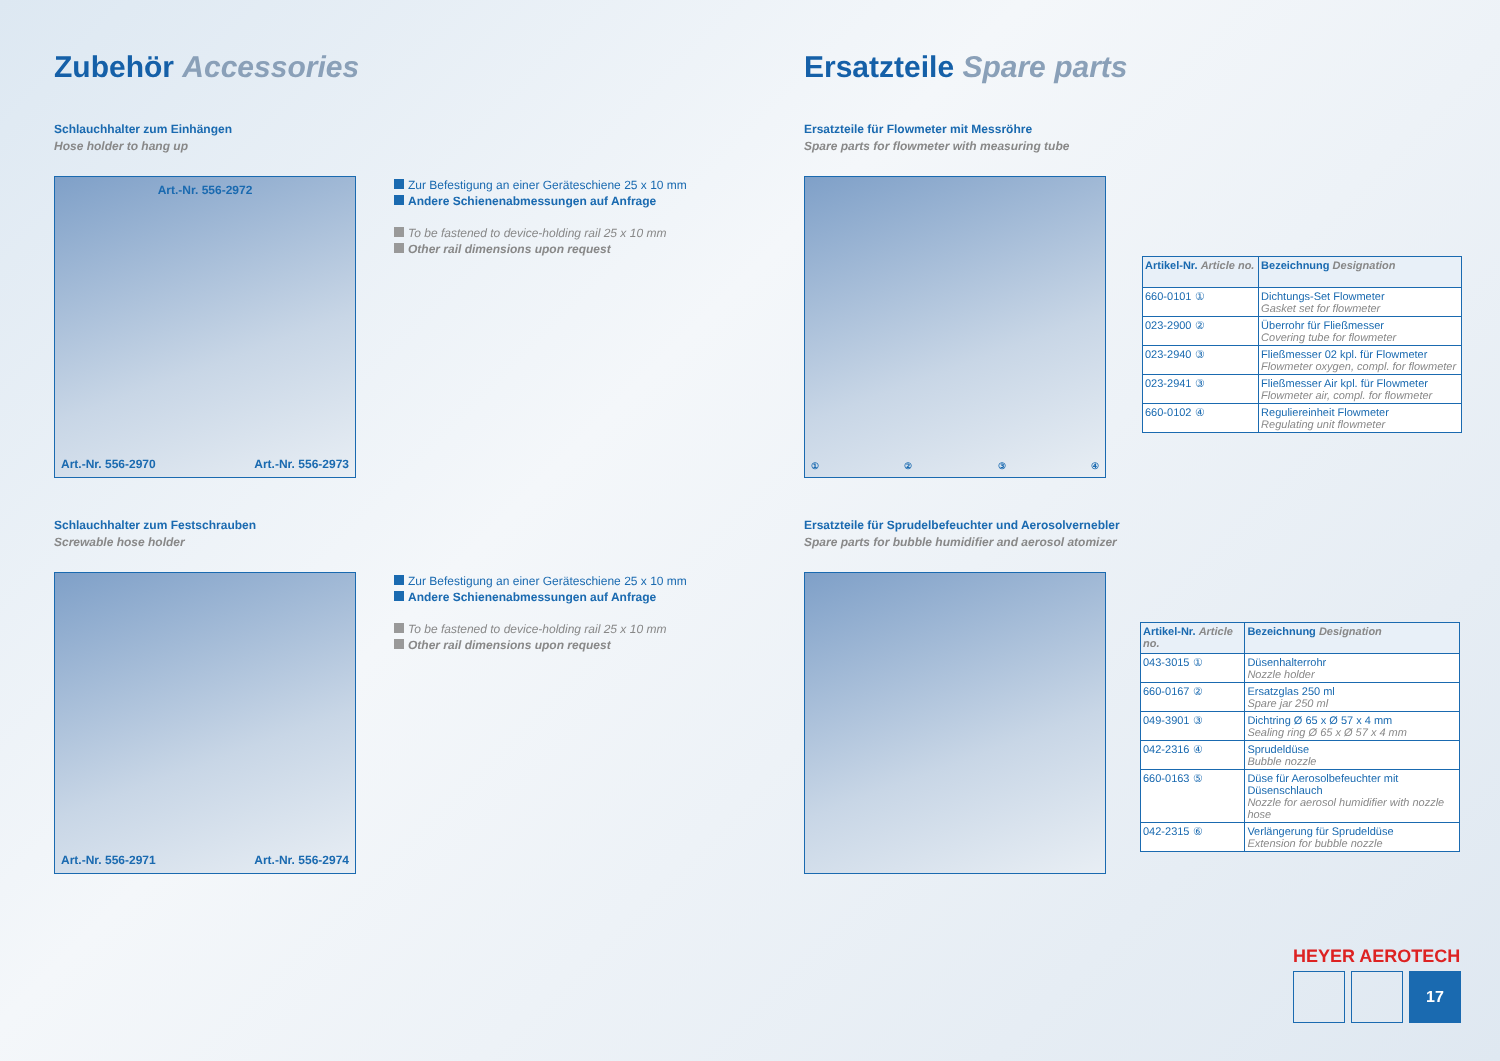Zubehör Accessories
Schlauchhalter zum Einhängen
Hose holder to hang up
Art.-Nr. 556-2972
Art.-Nr. 556-2970 Art.-Nr. 556-2973
Zur Befestigung an einer Geräteschiene 25 x 10 mm
Andere Schienenabmessungen auf Anfrage
To be fastened to device-holding rail 25 x 10 mm
Other rail dimensions upon request
Schlauchhalter zum Festschrauben
Screwable hose holder
Art.-Nr. 556-2971 Art.-Nr. 556-2974
Zur Befestigung an einer Geräteschiene 25 x 10 mm
Andere Schienenabmessungen auf Anfrage
To be fastened to device-holding rail 25 x 10 mm
Other rail dimensions upon request
Ersatzteile Spare parts
Ersatzteile für Flowmeter mit Messröhre
Spare parts for flowmeter with measuring tube
① ② ③ ④
| Artikel-Nr. Article no. | Bezeichnung Designation |
| --- | --- |
| 660-0101 ① | Dichtungs-Set Flowmeter Gasket set for flowmeter |
| 023-2900 ② | Überrohr für Fließmesser Covering tube for flowmeter |
| 023-2940 ③ | Fließmesser 02 kpl. für Flowmeter Flowmeter oxygen, compl. for flowmeter |
| 023-2941 ③ | Fließmesser Air kpl. für Flowmeter Flowmeter air, compl. for flowmeter |
| 660-0102 ④ | Reguliereinheit Flowmeter Regulating unit flowmeter |
Ersatzteile für Sprudelbefeuchter und Aerosolvernebler
Spare parts for bubble humidifier and aerosol atomizer
| Artikel-Nr. Article no. | Bezeichnung Designation |
| --- | --- |
| 043-3015 ① | Düsenhalterrohr Nozzle holder |
| 660-0167 ② | Ersatzglas 250 ml Spare jar 250 ml |
| 049-3901 ③ | Dichtring Ø 65 x Ø 57 x 4 mm Sealing ring Ø 65 x Ø 57 x 4 mm |
| 042-2316 ④ | Sprudeldüse Bubble nozzle |
| 660-0163 ⑤ | Düse für Aerosolbefeuchter mit Düsenschlauch Nozzle for aerosol humidifier with nozzle hose |
| 042-2315 ⑥ | Verlängerung für Sprudeldüse Extension for bubble nozzle |
HEYER AEROTECH
17